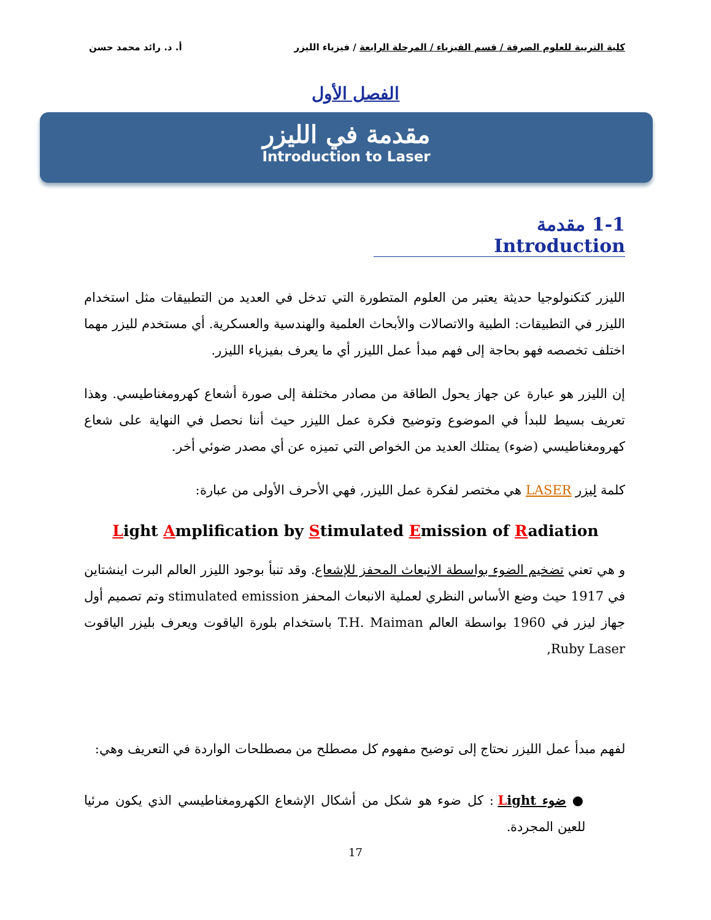كلية التربية للعلوم الصرفة / قسم الفيزياء / المرحلة الرابعة / فيزياء الليزر
أ. د. رائد محمد حسن
الفصل الأول
مقدمة في الليزر
Introduction to Laser
1-1 مقدمة Introduction
الليزر كتكنولوجيا حديثة يعتبر من العلوم المتطورة التي تدخل في العديد من التطبيقات مثل استخدام الليزر في التطبيقات: الطبية والاتصالات والأبحاث العلمية والهندسية والعسكرية. أي مستخدم لليزر مهما اختلف تخصصه فهو بحاجة إلى فهم مبدأ عمل الليزر أي ما يعرف بفيزياء الليزر.
إن الليزر هو عبارة عن جهاز يحول الطاقة من مصادر مختلفة إلى صورة أشعاع كهرومغناطيسي. وهذا تعريف بسيط للبدأ في الموضوع وتوضيح فكرة عمل الليزر حيث أننا نحصل في النهاية على شعاع كهرومغناطيسي (ضوء) يمتلك العديد من الخواص التي تميزه عن أي مصدر ضوئي أخر.
كلمة ليزر LASER هي مختصر لفكرة عمل الليزر, فهي الأحرف الأولى من عبارة:
Light Amplification by Stimulated Emission of Radiation
و هي تعني تضخيم الضوء بواسطة الانبعاث المحفز للإشعاع. وقد تنبأ بوجود الليزر العالم البرت اينشتاين في 1917 حيث وضع الأساس النظري لعملية الانبعاث المحفز stimulated emission وتم تصميم أول جهاز ليزر في 1960 بواسطة العالم T.H. Maiman باستخدام بلورة الياقوت ويعرف بليزر الياقوت Ruby Laser,
لفهم مبدأ عمل الليزر نحتاج إلى توضيح مفهوم كل مصطلح من مصطلحات الواردة في التعريف وهي:
● ضوء Light : كل ضوء هو شكل من أشكال الإشعاع الكهرومغناطيسي الذي يكون مرئيا للعين المجردة.
17